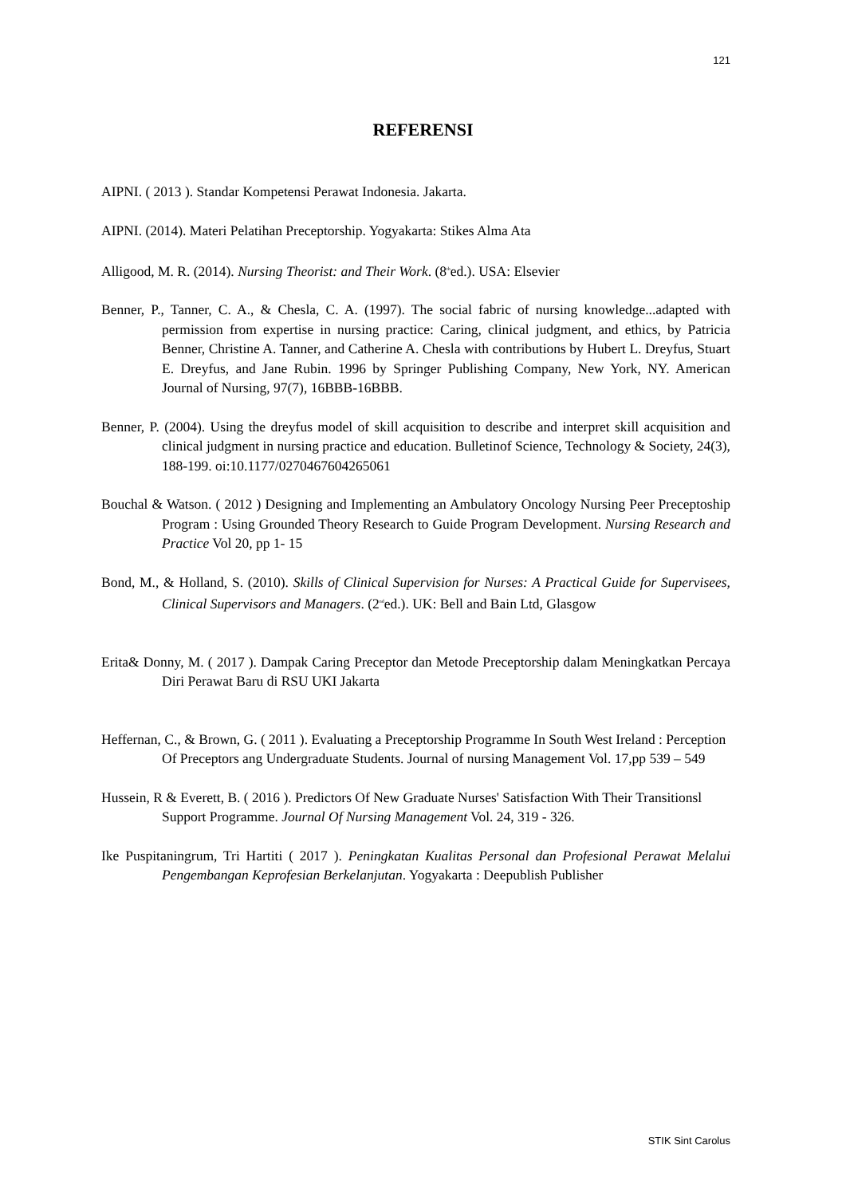121
REFERENSI
AIPNI. ( 2013 ). Standar Kompetensi Perawat Indonesia. Jakarta.
AIPNI. (2014). Materi Pelatihan Preceptorship. Yogyakarta: Stikes Alma Ata
Alligood, M. R. (2014). Nursing Theorist: and Their Work. (8<sup>th</sup>ed.). USA: Elsevier
Benner, P., Tanner, C. A., & Chesla, C. A. (1997). The social fabric of nursing knowledge...adapted with permission from expertise in nursing practice: Caring, clinical judgment, and ethics, by Patricia Benner, Christine A. Tanner, and Catherine A. Chesla with contributions by Hubert L. Dreyfus, Stuart E. Dreyfus, and Jane Rubin. 1996 by Springer Publishing Company, New York, NY. American Journal of Nursing, 97(7), 16BBB-16BBB.
Benner, P. (2004). Using the dreyfus model of skill acquisition to describe and interpret skill acquisition and clinical judgment in nursing practice and education. Bulletinof Science, Technology & Society, 24(3), 188-199. oi:10.1177/0270467604265061
Bouchal & Watson. ( 2012 ) Designing and Implementing an Ambulatory Oncology Nursing Peer Preceptoship Program : Using Grounded Theory Research to Guide Program Development. Nursing Research and Practice Vol 20, pp 1- 15
Bond, M., & Holland, S. (2010). Skills of Clinical Supervision for Nurses: A Practical Guide for Supervisees, Clinical Supervisors and Managers. (2<sup>nd</sup>ed.). UK: Bell and Bain Ltd, Glasgow
Erita& Donny, M. ( 2017 ). Dampak Caring Preceptor dan Metode Preceptorship dalam Meningkatkan Percaya Diri Perawat Baru di RSU UKI Jakarta
Heffernan, C., & Brown, G. ( 2011 ). Evaluating a Preceptorship Programme In South West Ireland : Perception Of Preceptors ang Undergraduate Students. Journal of nursing Management Vol. 17,pp 539 – 549
Hussein, R & Everett, B. ( 2016 ). Predictors Of New Graduate Nurses' Satisfaction With Their Transitionsl Support Programme. Journal Of Nursing Management Vol. 24, 319 - 326.
Ike Puspitaningrum, Tri Hartiti ( 2017 ). Peningkatan Kualitas Personal dan Profesional Perawat Melalui Pengembangan Keprofesian Berkelanjutan. Yogyakarta : Deepublish Publisher
STIK Sint Carolus